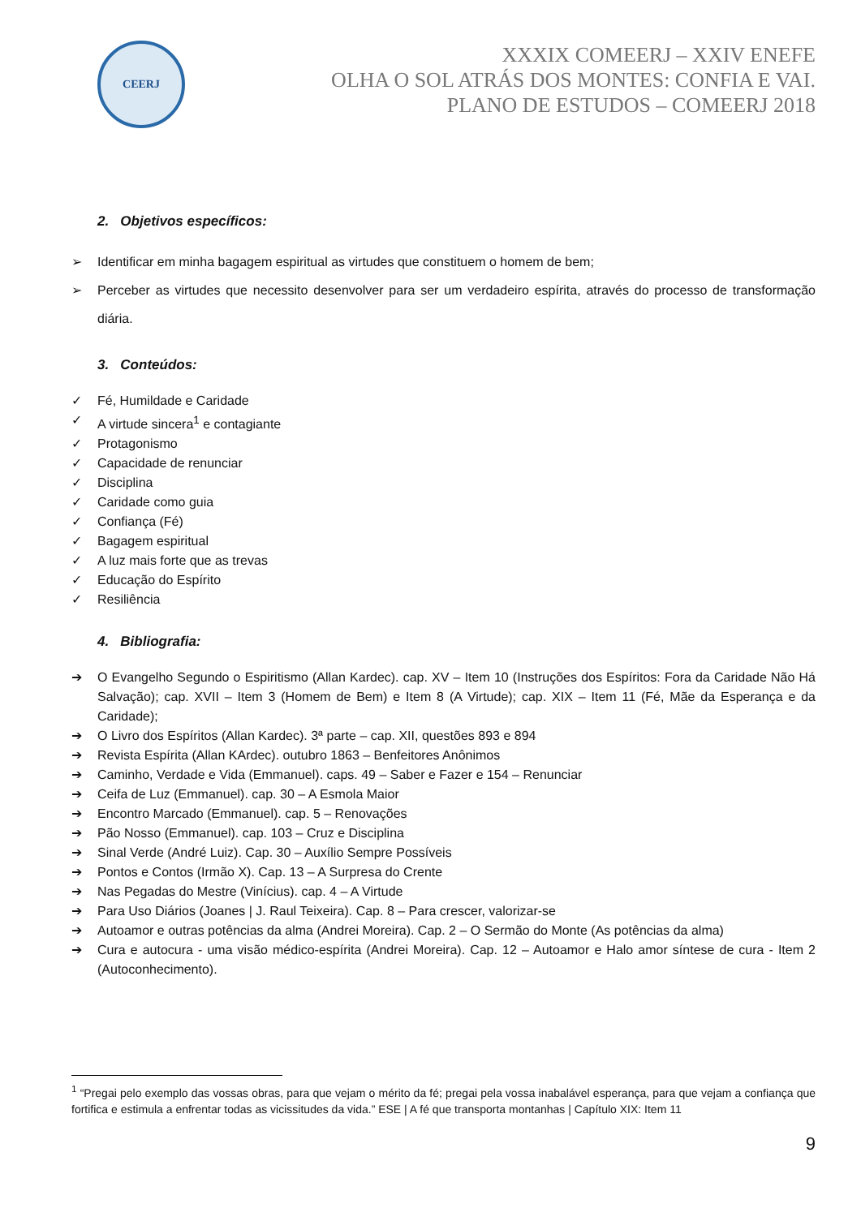CEERJ
XXXIX COMEERJ – XXIV ENEFE
OLHA O SOL ATRÁS DOS MONTES: CONFIA E VAI.
PLANO DE ESTUDOS – COMEERJ 2018
2. Objetivos específicos:
➢ Identificar em minha bagagem espiritual as virtudes que constituem o homem de bem;
➢ Perceber as virtudes que necessito desenvolver para ser um verdadeiro espírita, através do processo de transformação diária.
3. Conteúdos:
✓ Fé, Humildade e Caridade
✓ A virtude sincera<sup>1</sup> e contagiante
✓ Protagonismo
✓ Capacidade de renunciar
✓ Disciplina
✓ Caridade como guia
✓ Confiança (Fé)
✓ Bagagem espiritual
✓ A luz mais forte que as trevas
✓ Educação do Espírito
✓ Resiliência
4. Bibliografia:
➔ O Evangelho Segundo o Espiritismo (Allan Kardec). cap. XV – Item 10 (Instruções dos Espíritos: Fora da Caridade Não Há Salvação); cap. XVII – Item 3 (Homem de Bem) e Item 8 (A Virtude); cap. XIX – Item 11 (Fé, Mãe da Esperança e da Caridade);
➔ O Livro dos Espíritos (Allan Kardec). 3ª parte – cap. XII, questões 893 e 894
➔ Revista Espírita (Allan KArdec). outubro 1863 – Benfeitores Anônimos
➔ Caminho, Verdade e Vida (Emmanuel). caps. 49 – Saber e Fazer e 154 – Renunciar
➔ Ceifa de Luz (Emmanuel). cap. 30 – A Esmola Maior
➔ Encontro Marcado (Emmanuel). cap. 5 – Renovações
➔ Pão Nosso (Emmanuel). cap. 103 – Cruz e Disciplina
➔ Sinal Verde (André Luiz). Cap. 30 – Auxílio Sempre Possíveis
➔ Pontos e Contos (Irmão X). Cap. 13 – A Surpresa do Crente
➔ Nas Pegadas do Mestre (Vinícius). cap. 4 – A Virtude
➔ Para Uso Diários (Joanes | J. Raul Teixeira). Cap. 8 – Para crescer, valorizar-se
➔ Autoamor e outras potências da alma (Andrei Moreira). Cap. 2 – O Sermão do Monte (As potências da alma)
➔ Cura e autocura - uma visão médico-espírita (Andrei Moreira). Cap. 12 – Autoamor e Halo amor síntese de cura - Item 2 (Autoconhecimento).
<sup>1</sup> “Pregai pelo exemplo das vossas obras, para que vejam o mérito da fé; pregai pela vossa inabalável esperança, para que vejam a confiança que fortifica e estimula a enfrentar todas as vicissitudes da vida.” ESE | A fé que transporta montanhas | Capítulo XIX: Item 11
9